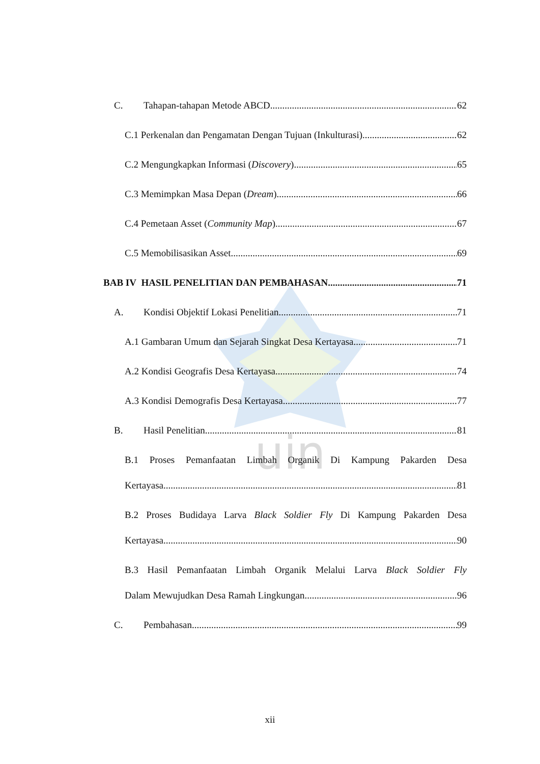uin
C. Tahapan-tahapan Metode ABCD 62
C.1 Perkenalan dan Pengamatan Dengan Tujuan (Inkulturasi) 62
C.2 Mengungkapkan Informasi (Discovery) 65
C.3 Memimpkan Masa Depan (Dream) 66
C.4 Pemetaan Asset (Community Map) 67
C.5 Memobilisasikan Asset 69
BAB IV HASIL PENELITIAN DAN PEMBAHASAN 71
A. Kondisi Objektif Lokasi Penelitian 71
A.1 Gambaran Umum dan Sejarah Singkat Desa Kertayasa 71
A.2 Kondisi Geografis Desa Kertayasa 74
A.3 Kondisi Demografis Desa Kertayasa 77
B. Hasil Penelitian 81
B.1 Proses Pemanfaatan Limbah Organik Di Kampung Pakarden Desa
Kertayasa 81
B.2 Proses Budidaya Larva Black Soldier Fly Di Kampung Pakarden Desa
Kertayasa 90
B.3 Hasil Pemanfaatan Limbah Organik Melalui Larva Black Soldier Fly
Dalam Mewujudkan Desa Ramah Lingkungan 96
C. Pembahasan 99
xii